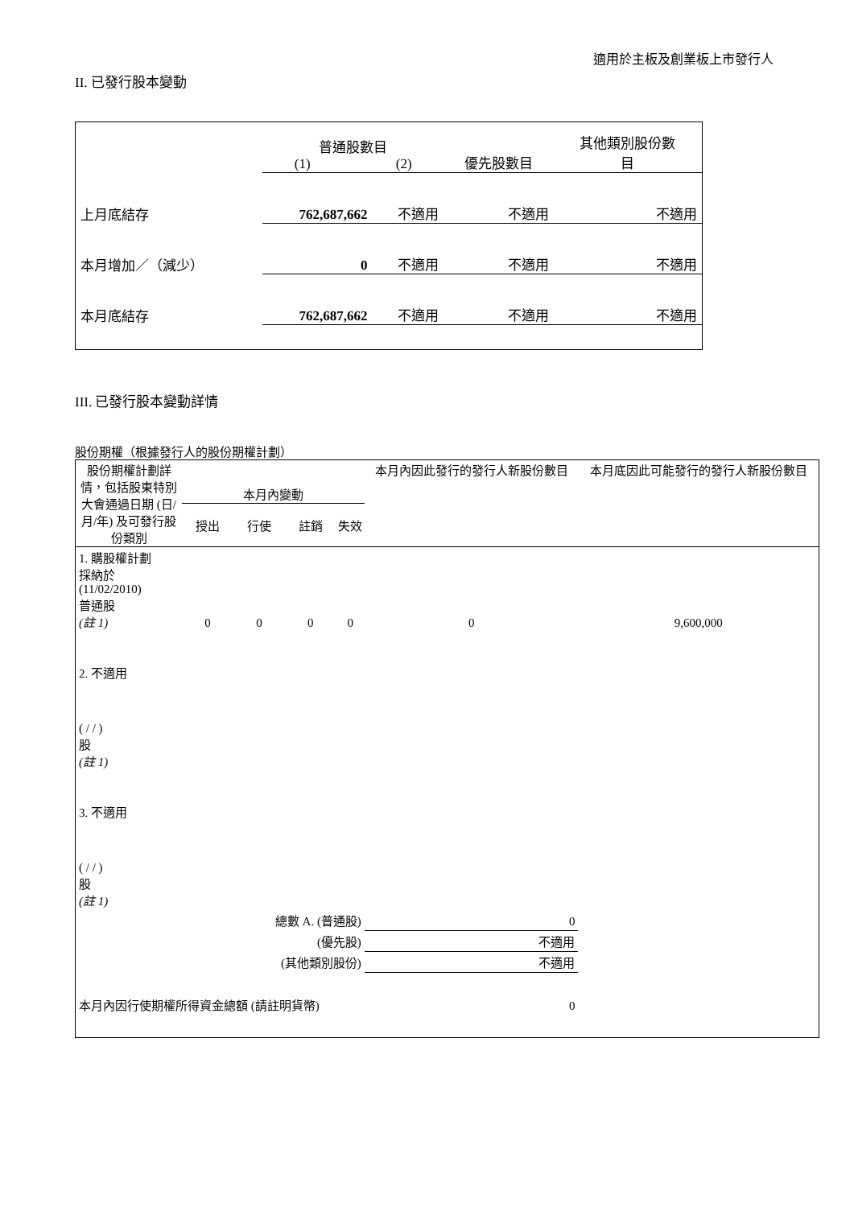適用於主板及創業板上市發行人
II. 已發行股本變動
| | 普通股數目 (1) (2) | | 優先股數目 | 其他類別股份數 目 |
| 上月底結存 | 762,687,662 | 不適用 | 不適用 | 不適用 |
| 本月增加／（減少） | 0 | 不適用 | 不適用 | 不適用 |
| 本月底結存 | 762,687,662 | 不適用 | 不適用 | 不適用 |
III. 已發行股本變動詳情
股份期權（根據發行人的股份期權計劃）
| 股份期權計劃詳情，包括股東特別大會通過日期 (日/月/年) 及可發行股份類別 | 本月內變動 | | | | 本月內因此發行的發行人新股份數目 | 本月底因此可能發行的發行人新股份數目 |
| --- | --- | --- | --- | --- | --- | --- |
| | 授出 | 行使 | 註銷 | 失效 | | |
| 1. 購股權計劃 採納於 (11/02/2010) 普通股 (註 1) | 0 | 0 | 0 | 0 | 0 | 9,600,000 |
| 2. 不適用 ( / / ) 股 (註 1) | | | | | | |
| 3. 不適用 ( / / ) 股 (註 1) | | | | | | |
| 總數 A. (普通股) | | | | | 0 | |
| (優先股) | | | | | 不適用 | |
| (其他類別股份) | | | | | 不適用 | |
| 本月內因行使期權所得資金總額 (請註明貨幣) | | | | 0 | | |